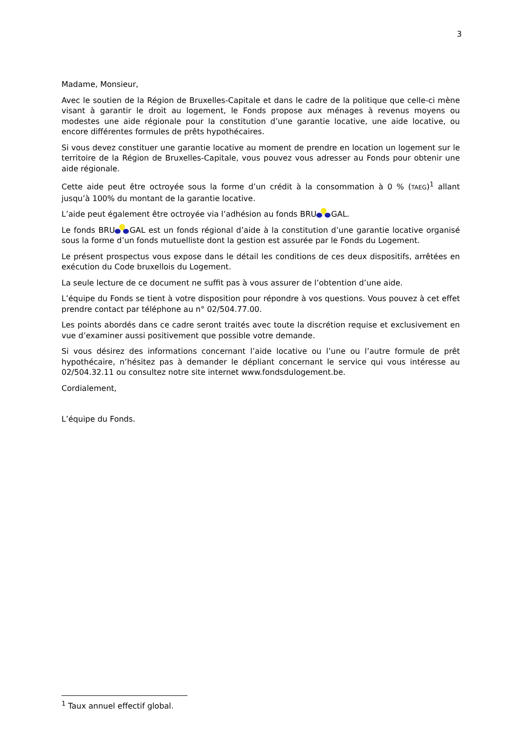3
Madame, Monsieur,
Avec le soutien de la Région de Bruxelles-Capitale et dans le cadre de la politique que celle-ci mène visant à garantir le droit au logement, le Fonds propose aux ménages à revenus moyens ou modestes une aide régionale pour la constitution d’une garantie locative, une aide locative, ou encore différentes formules de prêts hypothécaires.
Si vous devez constituer une garantie locative au moment de prendre en location un logement sur le territoire de la Région de Bruxelles-Capitale, vous pouvez vous adresser au Fonds pour obtenir une aide régionale.
Cette aide peut être octroyée sous la forme d’un crédit à la consommation à 0 % (TAEG)<sup>1</sup> allant jusqu’à 100% du montant de la garantie locative.
L’aide peut également être octroyée via l’adhésion au fonds BRU GAL.
Le fonds BRU GAL est un fonds régional d’aide à la constitution d’une garantie locative organisé sous la forme d’un fonds mutuelliste dont la gestion est assurée par le Fonds du Logement.
Le présent prospectus vous expose dans le détail les conditions de ces deux dispositifs, arrêtées en exécution du Code bruxellois du Logement.
La seule lecture de ce document ne suffit pas à vous assurer de l’obtention d’une aide.
L’équipe du Fonds se tient à votre disposition pour répondre à vos questions. Vous pouvez à cet effet prendre contact par téléphone au n° 02/504.77.00.
Les points abordés dans ce cadre seront traités avec toute la discrétion requise et exclusivement en vue d’examiner aussi positivement que possible votre demande.
Si vous désirez des informations concernant l’aide locative ou l’une ou l’autre formule de prêt hypothécaire, n’hésitez pas à demander le dépliant concernant le service qui vous intéresse au 02/504.32.11 ou consultez notre site internet www.fondsdulogement.be.
Cordialement,
L’équipe du Fonds.
<sup>1</sup> Taux annuel effectif global.